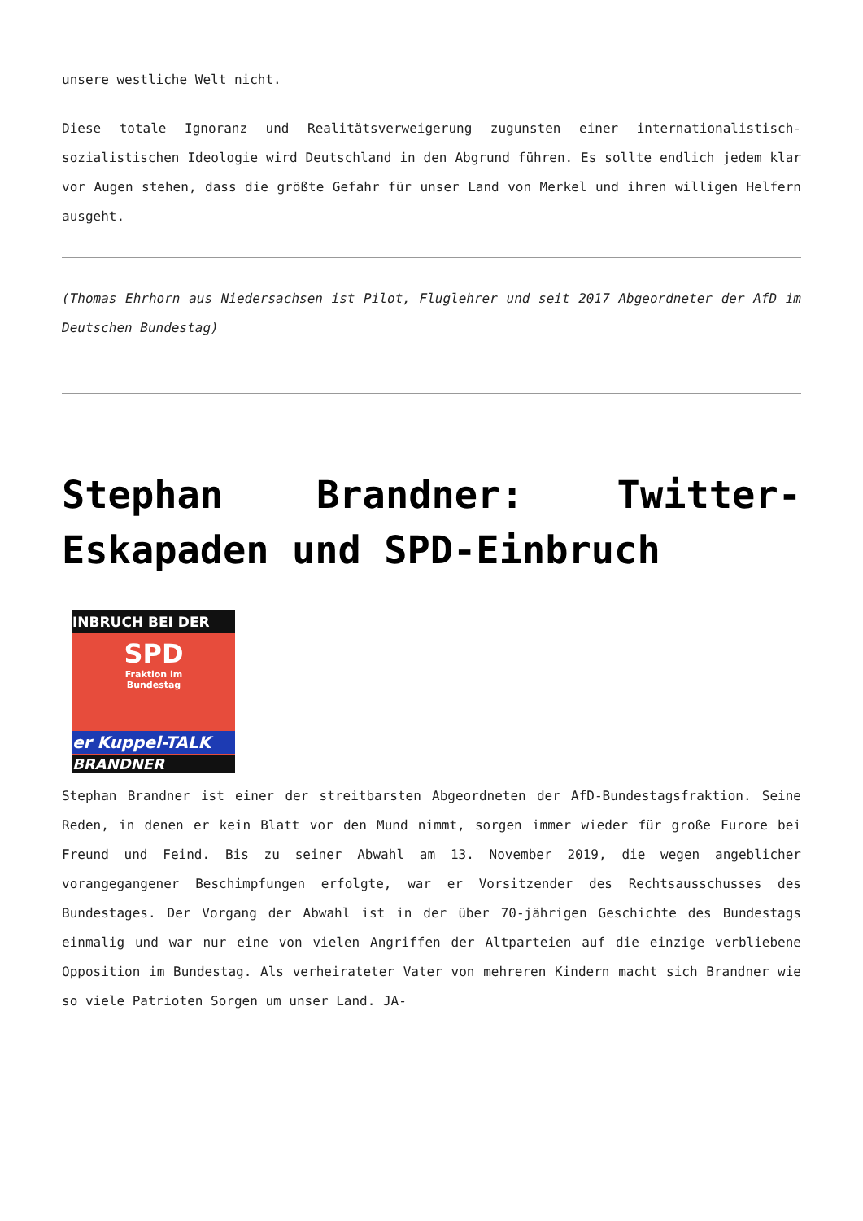unsere westliche Welt nicht.
Diese totale Ignoranz und Realitätsverweigerung zugunsten einer internationalistisch-sozialistischen Ideologie wird Deutschland in den Abgrund führen. Es sollte endlich jedem klar vor Augen stehen, dass die größte Gefahr für unser Land von Merkel und ihren willigen Helfern ausgeht.
(Thomas Ehrhorn aus Niedersachsen ist Pilot, Fluglehrer und seit 2017 Abgeordneter der AfD im Deutschen Bundestag)
Stephan Brandner: Twitter-Eskapaden und SPD-Einbruch
INBRUCH BEI DER
SPD
Fraktion im
Bundestag
er Kuppel-TALK
BRANDNER
Stephan Brandner ist einer der streitbarsten Abgeordneten der AfD-Bundestagsfraktion. Seine Reden, in denen er kein Blatt vor den Mund nimmt, sorgen immer wieder für große Furore bei Freund und Feind. Bis zu seiner Abwahl am 13. November 2019, die wegen angeblicher vorangegangener Beschimpfungen erfolgte, war er Vorsitzender des Rechtsausschusses des Bundestages. Der Vorgang der Abwahl ist in der über 70-jährigen Geschichte des Bundestags einmalig und war nur eine von vielen Angriffen der Altparteien auf die einzige verbliebene Opposition im Bundestag. Als verheirateter Vater von mehreren Kindern macht sich Brandner wie so viele Patrioten Sorgen um unser Land. JA-